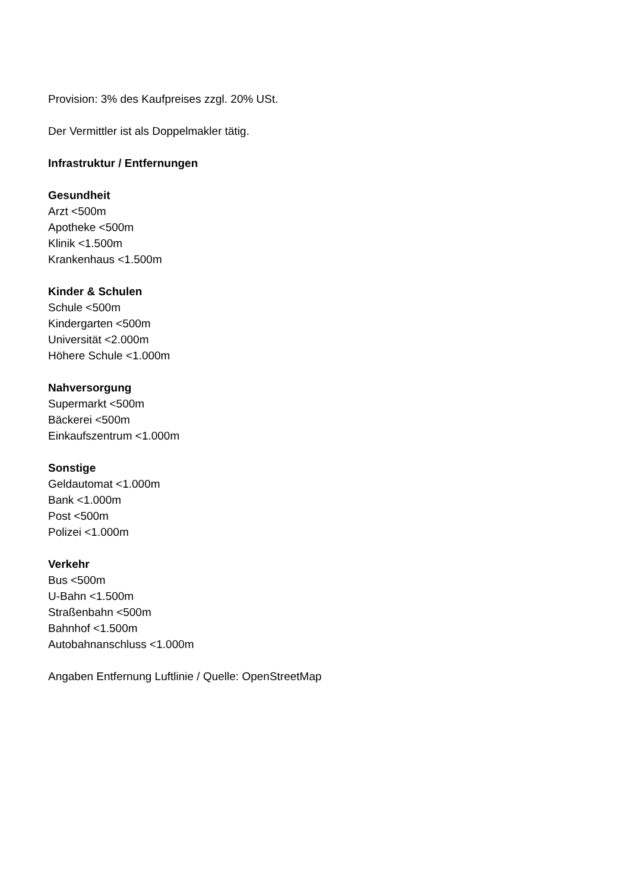Provision: 3% des Kaufpreises zzgl. 20% USt.
Der Vermittler ist als Doppelmakler tätig.
Infrastruktur / Entfernungen
Gesundheit
Arzt <500m
Apotheke <500m
Klinik <1.500m
Krankenhaus <1.500m
Kinder & Schulen
Schule <500m
Kindergarten <500m
Universität <2.000m
Höhere Schule <1.000m
Nahversorgung
Supermarkt <500m
Bäckerei <500m
Einkaufszentrum <1.000m
Sonstige
Geldautomat <1.000m
Bank <1.000m
Post <500m
Polizei <1.000m
Verkehr
Bus <500m
U-Bahn <1.500m
Straßenbahn <500m
Bahnhof <1.500m
Autobahnanschluss <1.000m
Angaben Entfernung Luftlinie / Quelle: OpenStreetMap